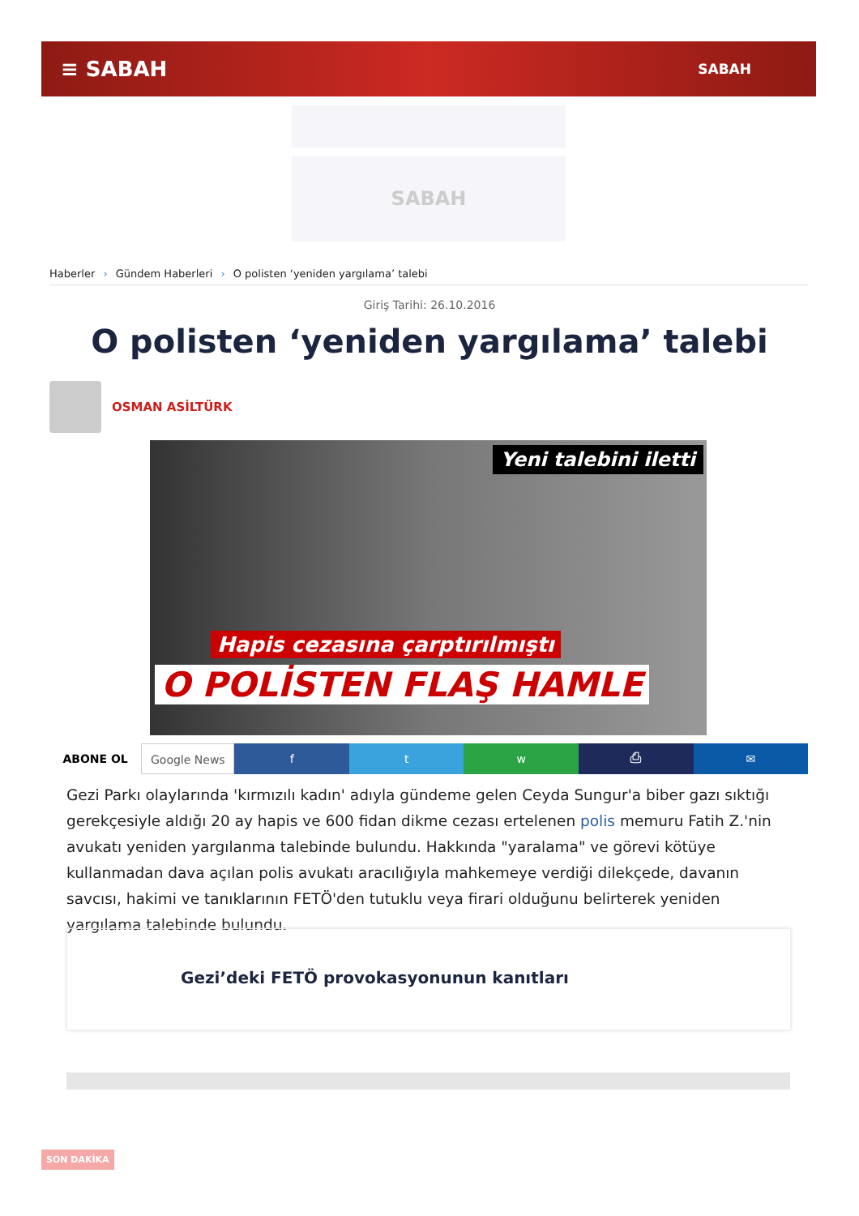≡ SABAH
SABAH
SABAH
Haberler › Gündem Haberleri › O polisten ‘yeniden yargılama’ talebi
Giriş Tarihi: 26.10.2016
O polisten ‘yeniden yargılama’ talebi
OSMAN ASİLTÜRK
Yeni talebini iletti
Hapis cezasına çarptırılmıştı
O POLİSTEN FLAŞ HAMLE
ABONE OL Google News f t w ⎙ ✉
Gezi Parkı olaylarında 'kırmızılı kadın' adıyla gündeme gelen Ceyda Sungur'a biber gazı sıktığı gerekçesiyle aldığı 20 ay hapis ve 600 fidan dikme cezası ertelenen polis memuru Fatih Z.'nin avukatı yeniden yargılanma talebinde bulundu. Hakkında "yaralama" ve görevi kötüye kullanmadan dava açılan polis avukatı aracılığıyla mahkemeye verdiği dilekçede, davanın savcısı, hakimi ve tanıklarının FETÖ'den tutuklu veya firari olduğunu belirterek yeniden yargılama talebinde bulundu.
Gezi’deki FETÖ provokasyonunun kanıtları
SON DAKİKA